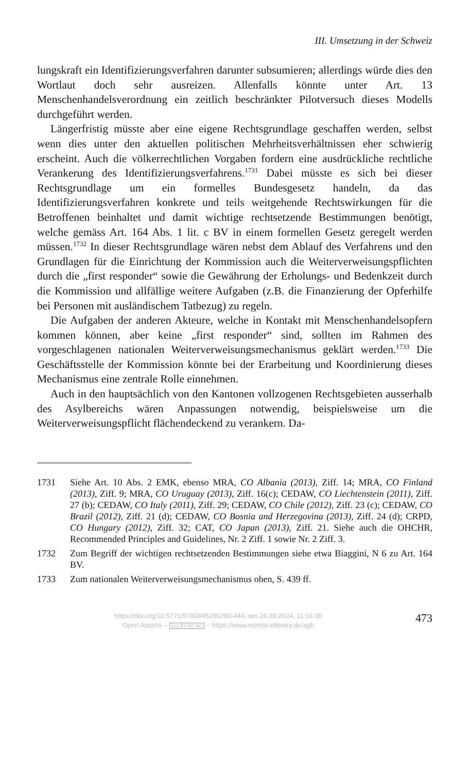III. Umsetzung in der Schweiz
lungskraft ein Identifizierungsverfahren darunter subsumieren; allerdings würde dies den Wortlaut doch sehr ausreizen. Allenfalls könnte unter Art. 13 Menschenhandelsverordnung ein zeitlich beschränkter Pilotversuch dieses Modells durchgeführt werden.
Längerfristig müsste aber eine eigene Rechtsgrundlage geschaffen werden, selbst wenn dies unter den aktuellen politischen Mehrheitsverhältnissen eher schwierig erscheint. Auch die völkerrechtlichen Vorgaben fordern eine ausdrückliche rechtliche Verankerung des Identifizierungsverfahrens.<sup>1731</sup> Dabei müsste es sich bei dieser Rechtsgrundlage um ein formelles Bundesgesetz handeln, da das Identifizierungsverfahren konkrete und teils weitgehende Rechtswirkungen für die Betroffenen beinhaltet und damit wichtige rechtsetzende Bestimmungen benötigt, welche gemäss Art. 164 Abs. 1 lit. c BV in einem formellen Gesetz geregelt werden müssen.<sup>1732</sup> In dieser Rechtsgrundlage wären nebst dem Ablauf des Verfahrens und den Grundlagen für die Einrichtung der Kommission auch die Weiterverweisungspflichten durch die „first responder“ sowie die Gewährung der Erholungs- und Bedenkzeit durch die Kommission und allfällige weitere Aufgaben (z.B. die Finanzierung der Opferhilfe bei Personen mit ausländischem Tatbezug) zu regeln.
Die Aufgaben der anderen Akteure, welche in Kontakt mit Menschenhandelsopfern kommen können, aber keine „first responder“ sind, sollten im Rahmen des vorgeschlagenen nationalen Weiterverweisungsmechanismus geklärt werden.<sup>1733</sup> Die Geschäftsstelle der Kommission könnte bei der Erarbeitung und Koordinierung dieses Mechanismus eine zentrale Rolle einnehmen.
Auch in den hauptsächlich von den Kantonen vollzogenen Rechtsgebieten ausserhalb des Asylbereichs wären Anpassungen notwendig, beispielsweise um die Weiterverweisungspflicht flächendeckend zu verankern. Da-
1731 Siehe Art. 10 Abs. 2 EMK, ebenso MRA, CO Albania (2013), Ziff. 14; MRA, CO Finland (2013), Ziff. 9; MRA, CO Uruguay (2013), Ziff. 16(c); CEDAW, CO Liechtenstein (2011), Ziff. 27 (b); CEDAW, CO Italy (2011), Ziff. 29; CEDAW, CO Chile (2012), Ziff. 23 (c); CEDAW, CO Brazil (2012), Ziff. 21 (d); CEDAW, CO Bosnia and Herzegovina (2013), Ziff. 24 (d); CRPD, CO Hungary (2012), Ziff. 32; CAT, CO Japan (2013), Ziff. 21. Siehe auch die OHCHR, Recommended Principles and Guidelines, Nr. 2 Ziff. 1 sowie Nr. 2 Ziff. 3.
1732 Zum Begriff der wichtigen rechtsetzenden Bestimmungen siehe etwa Biaggini, N 6 zu Art. 164 BV.
1733 Zum nationalen Weiterverweisungsmechanismus oben, S. 439 ff.
https://doi.org/10.5771/9783845286280-444, am 24.09.2024, 11:16:30
Open Access – (cc) BY-NC-ND – https://www.nomos-elibrary.de/agb
473